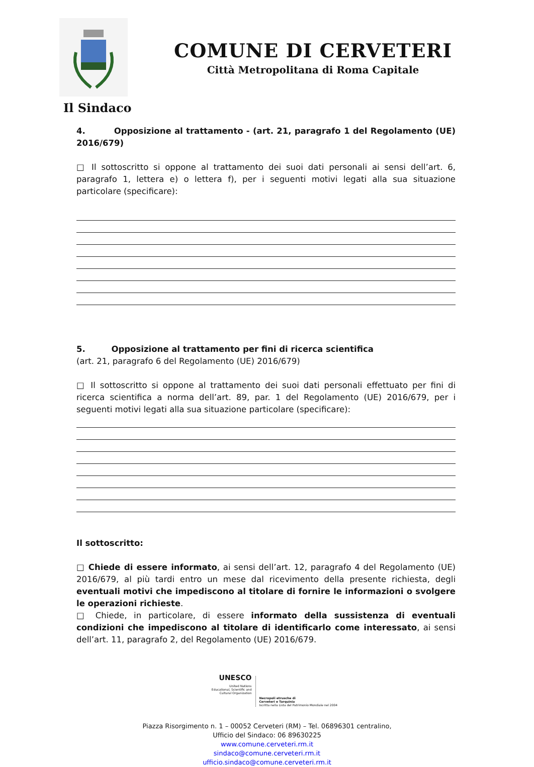COMUNE DI CERVETERI
Città Metropolitana di Roma Capitale
Il Sindaco
4. Opposizione al trattamento - (art. 21, paragrafo 1 del Regolamento (UE) 2016/679)
□ Il sottoscritto si oppone al trattamento dei suoi dati personali ai sensi dell’art. 6, paragrafo 1, lettera e) o lettera f), per i seguenti motivi legati alla sua situazione particolare (specificare):
5. Opposizione al trattamento per fini di ricerca scientifica
(art. 21, paragrafo 6 del Regolamento (UE) 2016/679)
□ Il sottoscritto si oppone al trattamento dei suoi dati personali effettuato per fini di ricerca scientifica a norma dell’art. 89, par. 1 del Regolamento (UE) 2016/679, per i seguenti motivi legati alla sua situazione particolare (specificare):
Il sottoscritto:
□ Chiede di essere informato, ai sensi dell’art. 12, paragrafo 4 del Regolamento (UE) 2016/679, al più tardi entro un mese dal ricevimento della presente richiesta, degli eventuali motivi che impediscono al titolare di fornire le informazioni o svolgere le operazioni richieste.
□ Chiede, in particolare, di essere informato della sussistenza di eventuali condizioni che impediscono al titolare di identificarlo come interessato, ai sensi dell’art. 11, paragrafo 2, del Regolamento (UE) 2016/679.
UNESCO
United Nations
Educational, Scientific and
Cultural Organization
Necropoli etrusche di
Cerveteri e Tarquinia
Iscritta nella Lista del Patrimonio Mondiale nel 2004
Piazza Risorgimento n. 1 – 00052 Cerveteri (RM) – Tel. 06896301 centralino,
Ufficio del Sindaco: 06 89630225
www.comune.cerveteri.rm.it
sindaco@comune.cerveteri.rm.it
ufficio.sindaco@comune.cerveteri.rm.it